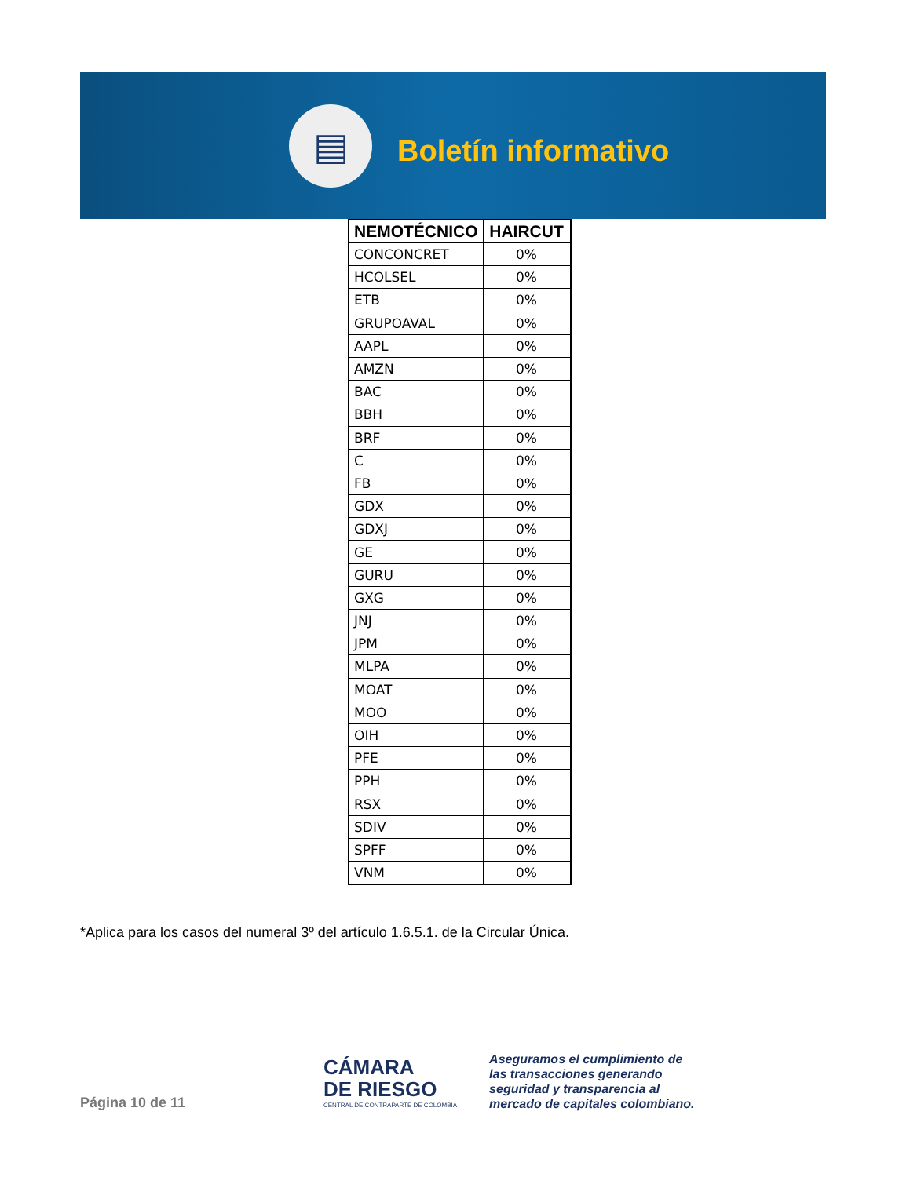▤
Boletín informativo
| NEMOTÉCNICO | HAIRCUT |
| --- | --- |
| CONCONCRET | 0% |
| HCOLSEL | 0% |
| ETB | 0% |
| GRUPOAVAL | 0% |
| AAPL | 0% |
| AMZN | 0% |
| BAC | 0% |
| BBH | 0% |
| BRF | 0% |
| C | 0% |
| FB | 0% |
| GDX | 0% |
| GDXJ | 0% |
| GE | 0% |
| GURU | 0% |
| GXG | 0% |
| JNJ | 0% |
| JPM | 0% |
| MLPA | 0% |
| MOAT | 0% |
| MOO | 0% |
| OIH | 0% |
| PFE | 0% |
| PPH | 0% |
| RSX | 0% |
| SDIV | 0% |
| SPFF | 0% |
| VNM | 0% |
*Aplica para los casos del numeral 3º del artículo 1.6.5.1. de la Circular Única.
Página 10 de 11
CÁMARA
DE RIESGO
CENTRAL DE CONTRAPARTE DE COLOMBIA
Aseguramos el cumplimiento de
las transacciones generando
seguridad y transparencia al
mercado de capitales colombiano.